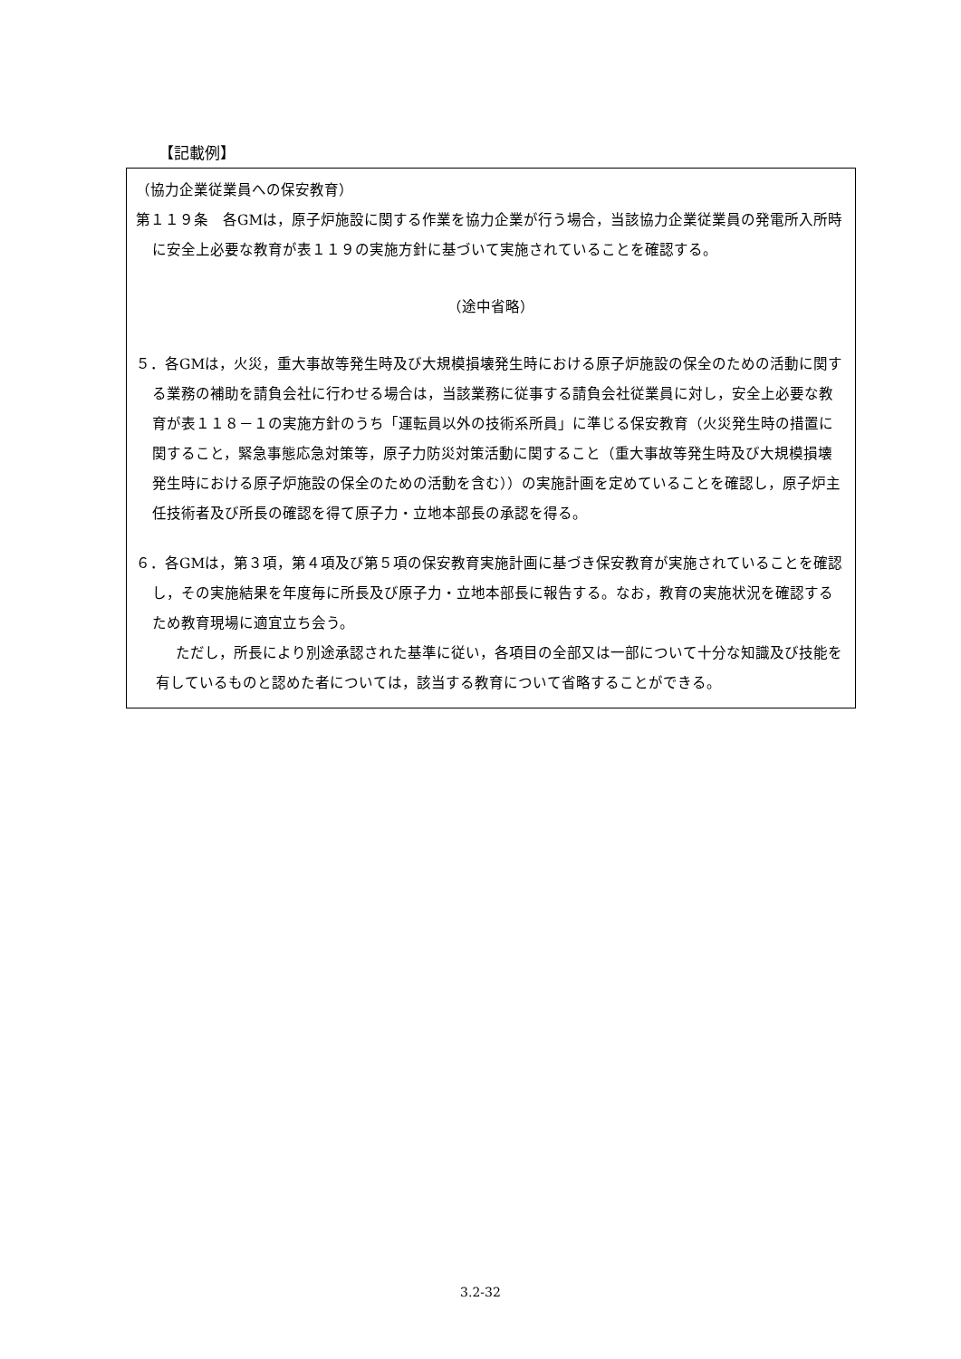【記載例】
（協力企業従業員への保安教育）
第１１９条　各GMは，原子炉施設に関する作業を協力企業が行う場合，当該協力企業従業員の発電所入所時に安全上必要な教育が表１１９の実施方針に基づいて実施されていることを確認する。
（途中省略）
５．各GMは，火災，重大事故等発生時及び大規模損壊発生時における原子炉施設の保全のための活動に関する業務の補助を請負会社に行わせる場合は，当該業務に従事する請負会社従業員に対し，安全上必要な教育が表１１８－１の実施方針のうち「運転員以外の技術系所員」に準じる保安教育（火災発生時の措置に関すること，緊急事態応急対策等，原子力防災対策活動に関すること（重大事故等発生時及び大規模損壊発生時における原子炉施設の保全のための活動を含む））の実施計画を定めていることを確認し，原子炉主任技術者及び所長の確認を得て原子力・立地本部長の承認を得る。
６．各GMは，第３項，第４項及び第５項の保安教育実施計画に基づき保安教育が実施されていることを確認し，その実施結果を年度毎に所長及び原子力・立地本部長に報告する。なお，教育の実施状況を確認するため教育現場に適宜立ち会う。
ただし，所長により別途承認された基準に従い，各項目の全部又は一部について十分な知識及び技能を有しているものと認めた者については，該当する教育について省略することができる。
3.2-32